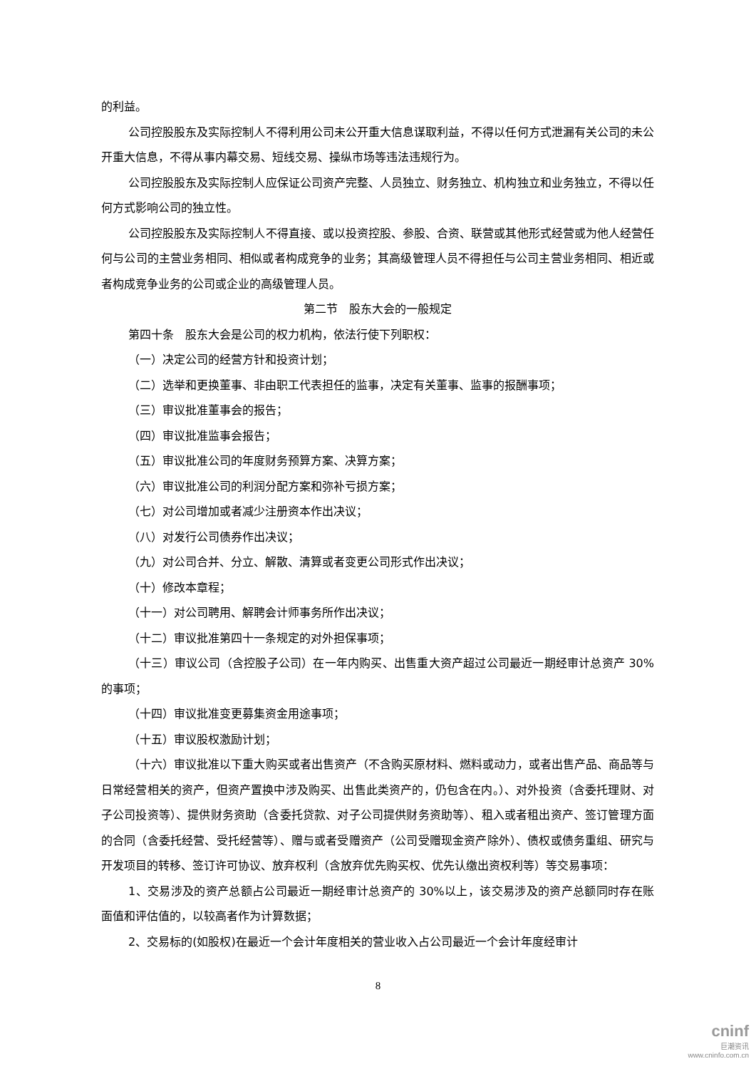的利益。
公司控股股东及实际控制人不得利用公司未公开重大信息谋取利益，不得以任何方式泄漏有关公司的未公开重大信息，不得从事内幕交易、短线交易、操纵市场等违法违规行为。
公司控股股东及实际控制人应保证公司资产完整、人员独立、财务独立、机构独立和业务独立，不得以任何方式影响公司的独立性。
公司控股股东及实际控制人不得直接、或以投资控股、参股、合资、联营或其他形式经营或为他人经营任何与公司的主营业务相同、相似或者构成竞争的业务；其高级管理人员不得担任与公司主营业务相同、相近或者构成竞争业务的公司或企业的高级管理人员。
第二节　股东大会的一般规定
第四十条　股东大会是公司的权力机构，依法行使下列职权：
（一）决定公司的经营方针和投资计划；
（二）选举和更换董事、非由职工代表担任的监事，决定有关董事、监事的报酬事项；
（三）审议批准董事会的报告；
（四）审议批准监事会报告；
（五）审议批准公司的年度财务预算方案、决算方案；
（六）审议批准公司的利润分配方案和弥补亏损方案；
（七）对公司增加或者减少注册资本作出决议；
（八）对发行公司债券作出决议；
（九）对公司合并、分立、解散、清算或者变更公司形式作出决议；
（十）修改本章程；
（十一）对公司聘用、解聘会计师事务所作出决议；
（十二）审议批准第四十一条规定的对外担保事项；
（十三）审议公司（含控股子公司）在一年内购买、出售重大资产超过公司最近一期经审计总资产 30%的事项；
（十四）审议批准变更募集资金用途事项；
（十五）审议股权激励计划；
（十六）审议批准以下重大购买或者出售资产（不含购买原材料、燃料或动力，或者出售产品、商品等与日常经营相关的资产，但资产置换中涉及购买、出售此类资产的，仍包含在内。）、对外投资（含委托理财、对子公司投资等）、提供财务资助（含委托贷款、对子公司提供财务资助等）、租入或者租出资产、签订管理方面的合同（含委托经营、受托经营等）、赠与或者受赠资产（公司受赠现金资产除外）、债权或债务重组、研究与开发项目的转移、签订许可协议、放弃权利（含放弃优先购买权、优先认缴出资权利等）等交易事项：
1、交易涉及的资产总额占公司最近一期经审计总资产的 30%以上，该交易涉及的资产总额同时存在账面值和评估值的，以较高者作为计算数据；
2、交易标的(如股权)在最近一个会计年度相关的营业收入占公司最近一个会计年度经审计
8
cninf
巨潮资讯
www.cninfo.com.cn